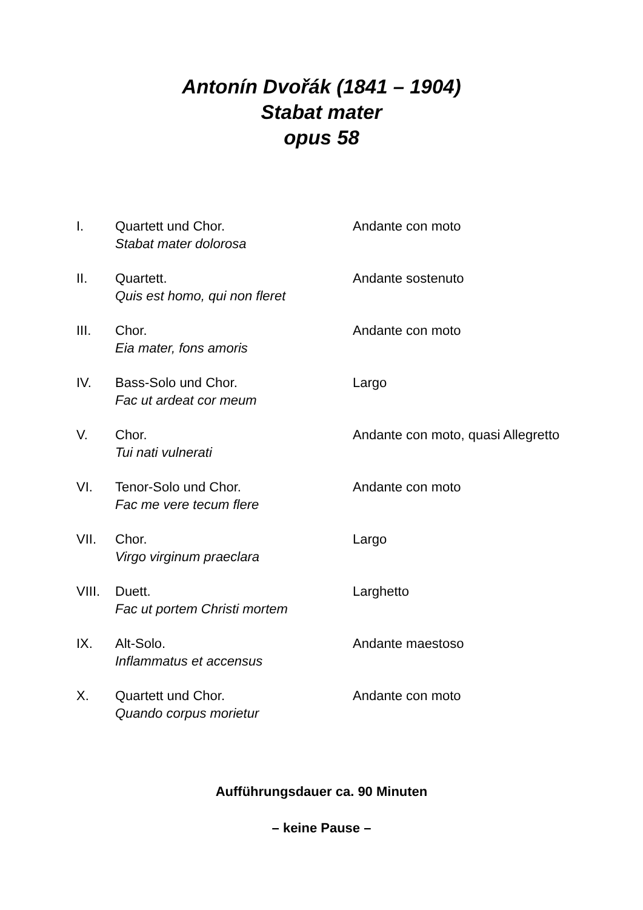Antonín Dvořák (1841 – 1904)
Stabat mater
opus 58
I. Quartett und Chor.
Stabat mater dolorosa
Andante con moto
II. Quartett.
Quis est homo, qui non fleret
Andante sostenuto
III. Chor.
Eia mater, fons amoris
Andante con moto
IV. Bass-Solo und Chor.
Fac ut ardeat cor meum
Largo
V. Chor.
Tui nati vulnerati
Andante con moto, quasi Allegretto
VI. Tenor-Solo und Chor.
Fac me vere tecum flere
Andante con moto
VII. Chor.
Virgo virginum praeclara
Largo
VIII.
Duett.
Fac ut portem Christi mortem
Larghetto
IX. Alt-Solo.
Inflammatus et accensus
Andante maestoso
X. Quartett und Chor.
Quando corpus morietur
Andante con moto
Aufführungsdauer ca. 90 Minuten
– keine Pause –